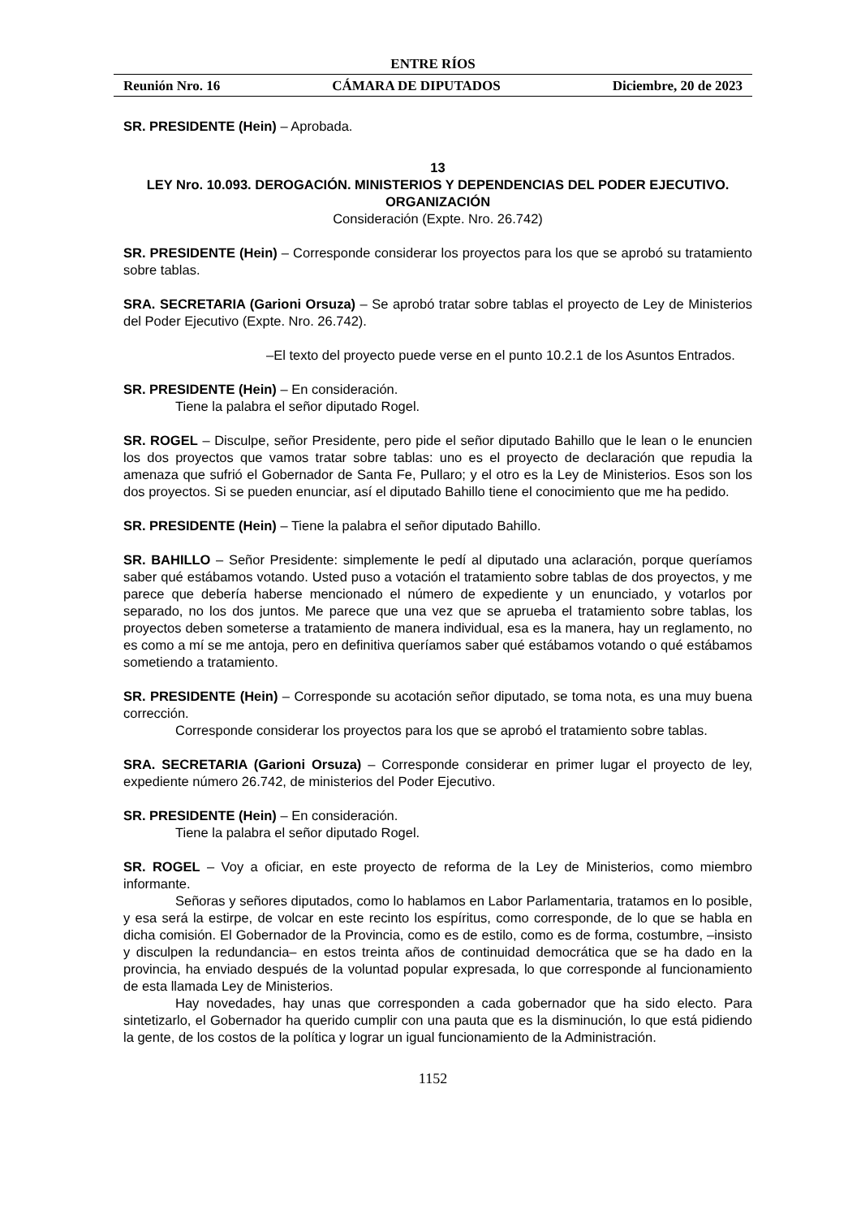ENTRE RÍOS
Reunión Nro. 16 CÁMARA DE DIPUTADOS Diciembre, 20 de 2023
SR. PRESIDENTE (Hein) – Aprobada.
13
LEY Nro. 10.093. DEROGACIÓN. MINISTERIOS Y DEPENDENCIAS DEL PODER EJECUTIVO. ORGANIZACIÓN
Consideración (Expte. Nro. 26.742)
SR. PRESIDENTE (Hein) – Corresponde considerar los proyectos para los que se aprobó su tratamiento sobre tablas.
SRA. SECRETARIA (Garioni Orsuza) – Se aprobó tratar sobre tablas el proyecto de Ley de Ministerios del Poder Ejecutivo (Expte. Nro. 26.742).
–El texto del proyecto puede verse en el punto 10.2.1 de los Asuntos Entrados.
SR. PRESIDENTE (Hein) – En consideración.
Tiene la palabra el señor diputado Rogel.
SR. ROGEL – Disculpe, señor Presidente, pero pide el señor diputado Bahillo que le lean o le enuncien los dos proyectos que vamos tratar sobre tablas: uno es el proyecto de declaración que repudia la amenaza que sufrió el Gobernador de Santa Fe, Pullaro; y el otro es la Ley de Ministerios. Esos son los dos proyectos. Si se pueden enunciar, así el diputado Bahillo tiene el conocimiento que me ha pedido.
SR. PRESIDENTE (Hein) – Tiene la palabra el señor diputado Bahillo.
SR. BAHILLO – Señor Presidente: simplemente le pedí al diputado una aclaración, porque queríamos saber qué estábamos votando. Usted puso a votación el tratamiento sobre tablas de dos proyectos, y me parece que debería haberse mencionado el número de expediente y un enunciado, y votarlos por separado, no los dos juntos. Me parece que una vez que se aprueba el tratamiento sobre tablas, los proyectos deben someterse a tratamiento de manera individual, esa es la manera, hay un reglamento, no es como a mí se me antoja, pero en definitiva queríamos saber qué estábamos votando o qué estábamos sometiendo a tratamiento.
SR. PRESIDENTE (Hein) – Corresponde su acotación señor diputado, se toma nota, es una muy buena corrección.
Corresponde considerar los proyectos para los que se aprobó el tratamiento sobre tablas.
SRA. SECRETARIA (Garioni Orsuza) – Corresponde considerar en primer lugar el proyecto de ley, expediente número 26.742, de ministerios del Poder Ejecutivo.
SR. PRESIDENTE (Hein) – En consideración.
Tiene la palabra el señor diputado Rogel.
SR. ROGEL – Voy a oficiar, en este proyecto de reforma de la Ley de Ministerios, como miembro informante.
Señoras y señores diputados, como lo hablamos en Labor Parlamentaria, tratamos en lo posible, y esa será la estirpe, de volcar en este recinto los espíritus, como corresponde, de lo que se habla en dicha comisión. El Gobernador de la Provincia, como es de estilo, como es de forma, costumbre, –insisto y disculpen la redundancia– en estos treinta años de continuidad democrática que se ha dado en la provincia, ha enviado después de la voluntad popular expresada, lo que corresponde al funcionamiento de esta llamada Ley de Ministerios.
Hay novedades, hay unas que corresponden a cada gobernador que ha sido electo. Para sintetizarlo, el Gobernador ha querido cumplir con una pauta que es la disminución, lo que está pidiendo la gente, de los costos de la política y lograr un igual funcionamiento de la Administración.
1152